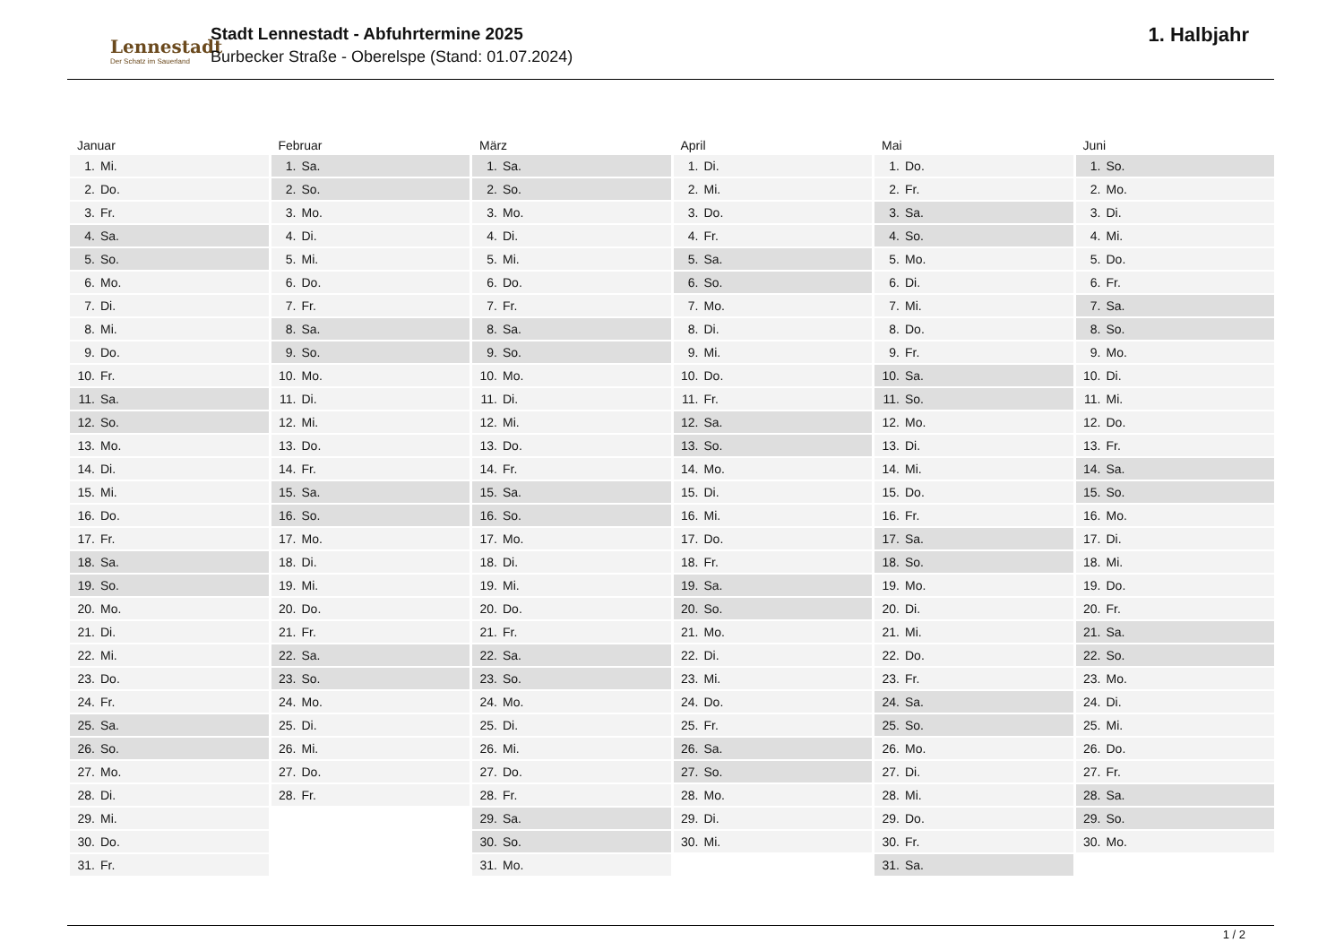Lennestadt
Der Schatz im Sauerland
Stadt Lennestadt - Abfuhrtermine 2025
Burbecker Straße - Oberelspe (Stand: 01.07.2024)
1. Halbjahr
| Januar | Februar | März | April | Mai | Juni |
| --- | --- | --- | --- | --- | --- |
| 1. Mi. | 1. Sa. | 1. Sa. | 1. Di. | 1. Do. | 1. So. |
| 2. Do. | 2. So. | 2. So. | 2. Mi. | 2. Fr. | 2. Mo. |
| 3. Fr. | 3. Mo. | 3. Mo. | 3. Do. | 3. Sa. | 3. Di. |
| 4. Sa. | 4. Di. | 4. Di. | 4. Fr. | 4. So. | 4. Mi. |
| 5. So. | 5. Mi. | 5. Mi. | 5. Sa. | 5. Mo. | 5. Do. |
| 6. Mo. | 6. Do. | 6. Do. | 6. So. | 6. Di. | 6. Fr. |
| 7. Di. | 7. Fr. | 7. Fr. | 7. Mo. | 7. Mi. | 7. Sa. |
| 8. Mi. | 8. Sa. | 8. Sa. | 8. Di. | 8. Do. | 8. So. |
| 9. Do. | 9. So. | 9. So. | 9. Mi. | 9. Fr. | 9. Mo. |
| 10. Fr. | 10. Mo. | 10. Mo. | 10. Do. | 10. Sa. | 10. Di. |
| 11. Sa. | 11. Di. | 11. Di. | 11. Fr. | 11. So. | 11. Mi. |
| 12. So. | 12. Mi. | 12. Mi. | 12. Sa. | 12. Mo. | 12. Do. |
| 13. Mo. | 13. Do. | 13. Do. | 13. So. | 13. Di. | 13. Fr. |
| 14. Di. | 14. Fr. | 14. Fr. | 14. Mo. | 14. Mi. | 14. Sa. |
| 15. Mi. | 15. Sa. | 15. Sa. | 15. Di. | 15. Do. | 15. So. |
| 16. Do. | 16. So. | 16. So. | 16. Mi. | 16. Fr. | 16. Mo. |
| 17. Fr. | 17. Mo. | 17. Mo. | 17. Do. | 17. Sa. | 17. Di. |
| 18. Sa. | 18. Di. | 18. Di. | 18. Fr. | 18. So. | 18. Mi. |
| 19. So. | 19. Mi. | 19. Mi. | 19. Sa. | 19. Mo. | 19. Do. |
| 20. Mo. | 20. Do. | 20. Do. | 20. So. | 20. Di. | 20. Fr. |
| 21. Di. | 21. Fr. | 21. Fr. | 21. Mo. | 21. Mi. | 21. Sa. |
| 22. Mi. | 22. Sa. | 22. Sa. | 22. Di. | 22. Do. | 22. So. |
| 23. Do. | 23. So. | 23. So. | 23. Mi. | 23. Fr. | 23. Mo. |
| 24. Fr. | 24. Mo. | 24. Mo. | 24. Do. | 24. Sa. | 24. Di. |
| 25. Sa. | 25. Di. | 25. Di. | 25. Fr. | 25. So. | 25. Mi. |
| 26. So. | 26. Mi. | 26. Mi. | 26. Sa. | 26. Mo. | 26. Do. |
| 27. Mo. | 27. Do. | 27. Do. | 27. So. | 27. Di. | 27. Fr. |
| 28. Di. | 28. Fr. | 28. Fr. | 28. Mo. | 28. Mi. | 28. Sa. |
| 29. Mi. | | 29. Sa. | 29. Di. | 29. Do. | 29. So. |
| 30. Do. | | 30. So. | 30. Mi. | 30. Fr. | 30. Mo. |
| 31. Fr. | | 31. Mo. | | 31. Sa. | |
1 / 2